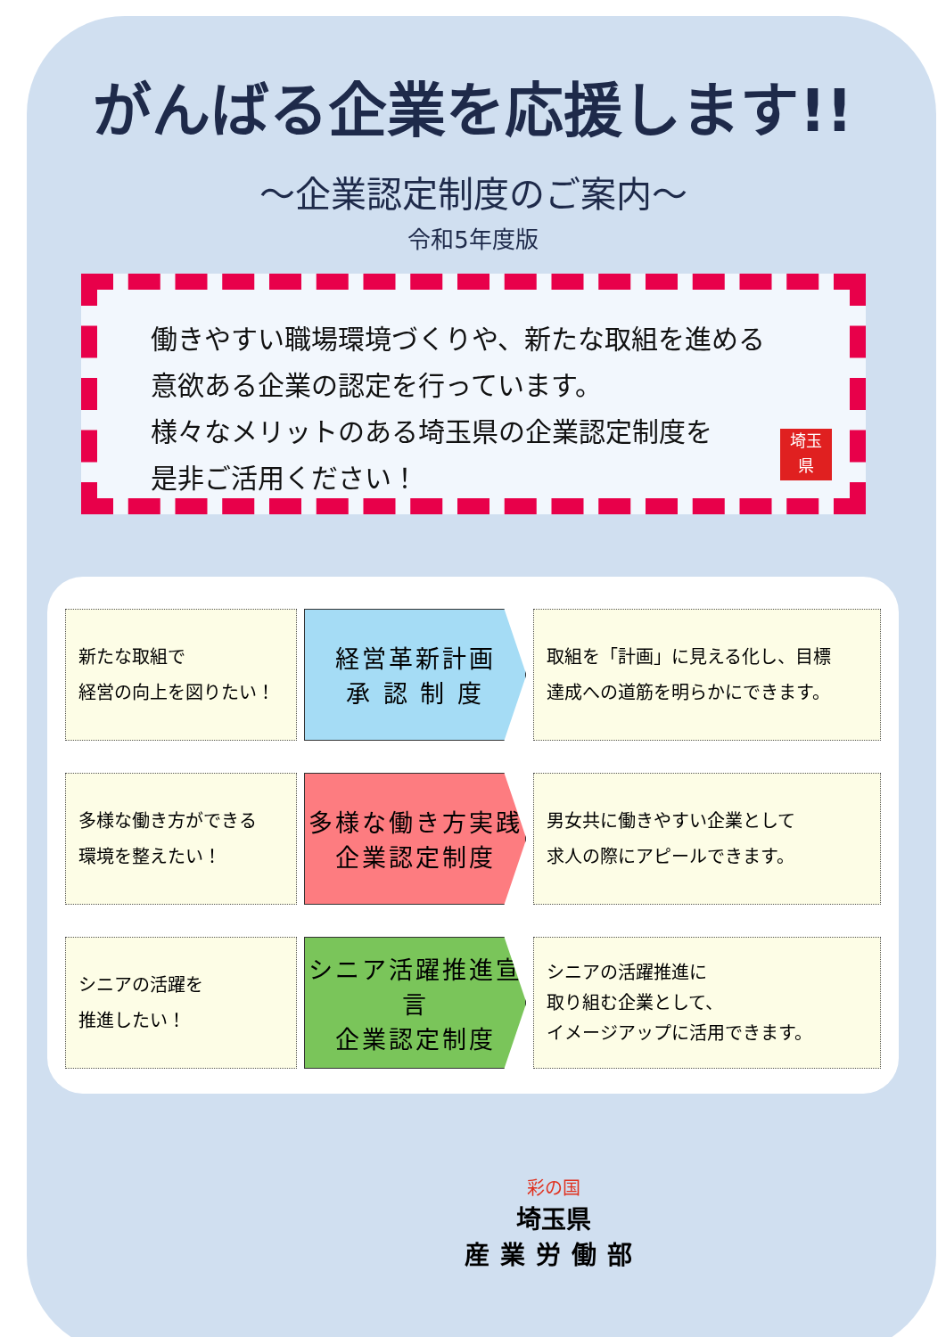がんばる企業を応援します!!
～企業認定制度のご案内～
令和5年度版
働きやすい職場環境づくりや、新たな取組を進める
意欲ある企業の認定を行っています。
様々なメリットのある埼玉県の企業認定制度を
是非ご活用ください！
埼玉
県
新たな取組で
経営の向上を図りたい！
経営革新計画
承 認 制 度
取組を「計画」に見える化し、目標
達成への道筋を明らかにできます。
多様な働き方ができる
環境を整えたい！
多様な働き方実践
企業認定制度
男女共に働きやすい企業として
求人の際にアピールできます。
シニアの活躍を
推進したい！
シニア活躍推進宣言
企業認定制度
シニアの活躍推進に
取り組む企業として、
イメージアップに活用できます。
彩の国
埼玉県
産業労働部